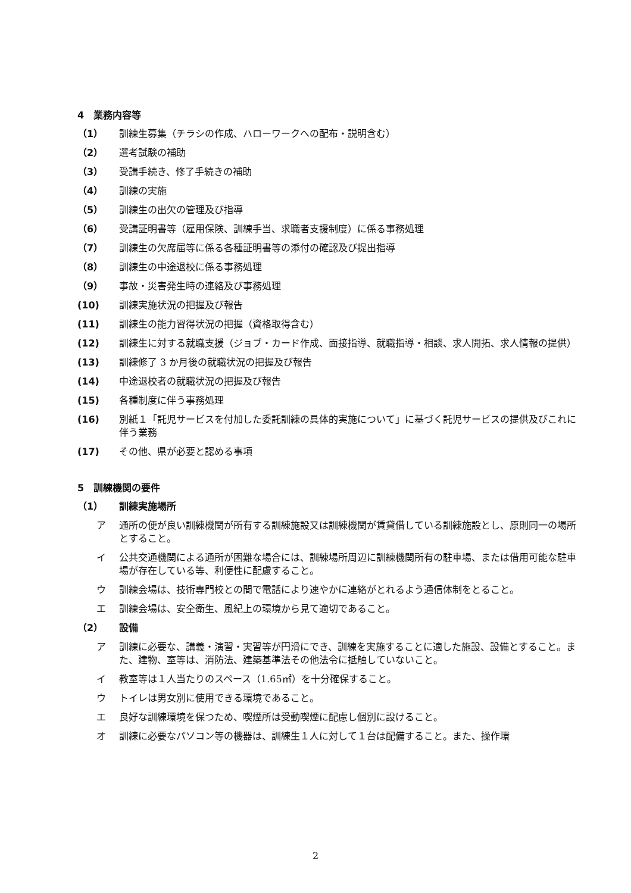4　業務内容等
（1） 訓練生募集（チラシの作成、ハローワークへの配布・説明含む）
（2） 選考試験の補助
（3） 受講手続き、修了手続きの補助
（4） 訓練の実施
（5） 訓練生の出欠の管理及び指導
（6） 受講証明書等（雇用保険、訓練手当、求職者支援制度）に係る事務処理
（7） 訓練生の欠席届等に係る各種証明書等の添付の確認及び提出指導
（8） 訓練生の中途退校に係る事務処理
（9） 事故・災害発生時の連絡及び事務処理
(10) 訓練実施状況の把握及び報告
(11) 訓練生の能力習得状況の把握（資格取得含む）
(12) 訓練生に対する就職支援（ジョブ・カード作成、面接指導、就職指導・相談、求人開拓、求人情報の提供）
(13) 訓練修了 3 か月後の就職状況の把握及び報告
(14) 中途退校者の就職状況の把握及び報告
(15) 各種制度に伴う事務処理
(16) 別紙１「託児サービスを付加した委託訓練の具体的実施について」に基づく託児サービスの提供及びこれに伴う業務
(17) その他、県が必要と認める事項
5　訓練機関の要件
（1） 訓練実施場所
ア 通所の便が良い訓練機関が所有する訓練施設又は訓練機関が賃貸借している訓練施設とし、原則同一の場所とすること。
イ 公共交通機関による通所が困難な場合には、訓練場所周辺に訓練機関所有の駐車場、または借用可能な駐車場が存在している等、利便性に配慮すること。
ウ 訓練会場は、技術専門校との間で電話により速やかに連絡がとれるよう通信体制をとること。
エ 訓練会場は、安全衛生、風紀上の環境から見て適切であること。
（2） 設備
ア 訓練に必要な、講義・演習・実習等が円滑にでき、訓練を実施することに適した施設、設備とすること。また、建物、室等は、消防法、建築基準法その他法令に抵触していないこと。
イ 教室等は１人当たりのスペース（1.65㎡）を十分確保すること。
ウ トイレは男女別に使用できる環境であること。
エ 良好な訓練環境を保つため、喫煙所は受動喫煙に配慮し個別に設けること。
オ 訓練に必要なパソコン等の機器は、訓練生１人に対して１台は配備すること。また、操作環
2